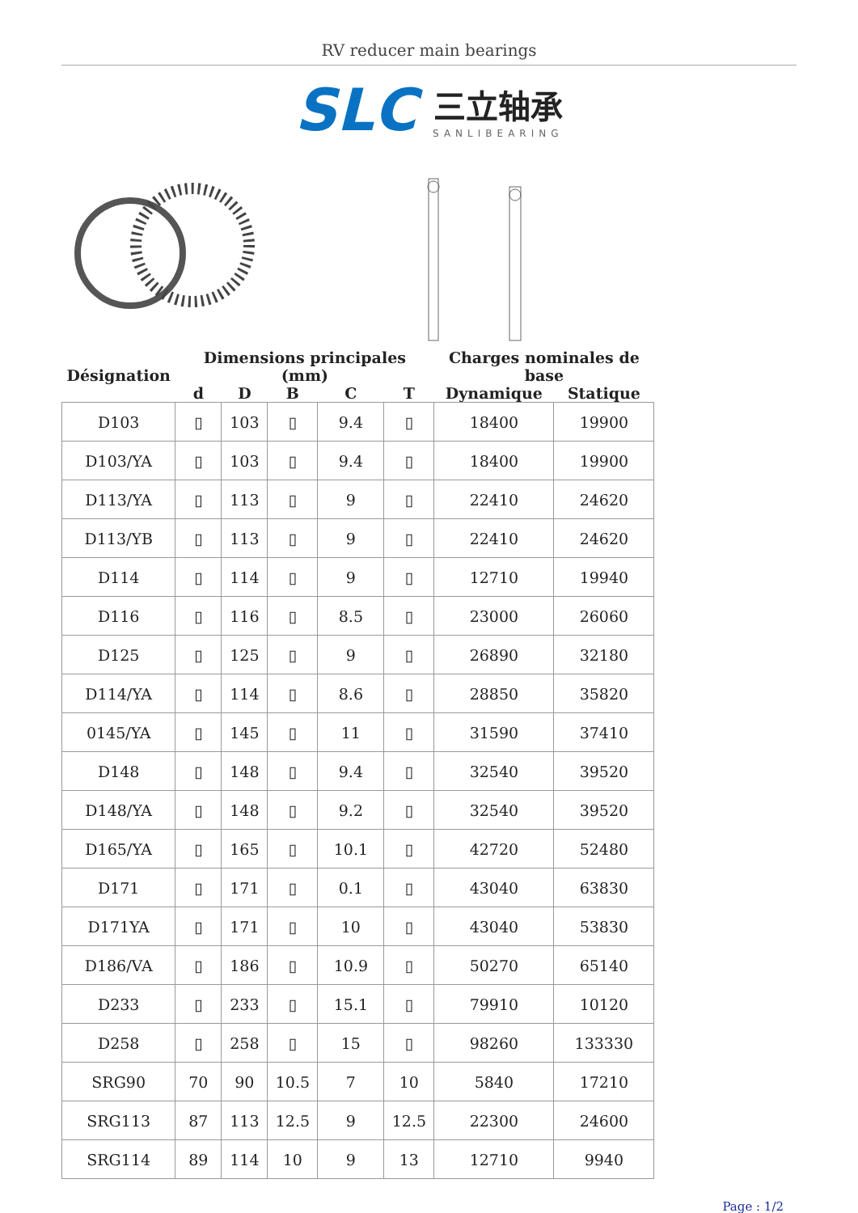RV reducer main bearings
SLC 三立轴承
SANLIBEARING
| Désignation | Dimensions principales (mm) | | | | | Charges nominales de base | |
| --- | --- | --- | --- | --- | --- | --- | --- |
| | d | D | B | C | T | Dynamique | Statique |
| D103 | ▯ | 103 | ▯ | 9.4 | ▯ | 18400 | 19900 |
| D103/YA | ▯ | 103 | ▯ | 9.4 | ▯ | 18400 | 19900 |
| D113/YA | ▯ | 113 | ▯ | 9 | ▯ | 22410 | 24620 |
| D113/YB | ▯ | 113 | ▯ | 9 | ▯ | 22410 | 24620 |
| D114 | ▯ | 114 | ▯ | 9 | ▯ | 12710 | 19940 |
| D116 | ▯ | 116 | ▯ | 8.5 | ▯ | 23000 | 26060 |
| D125 | ▯ | 125 | ▯ | 9 | ▯ | 26890 | 32180 |
| D114/YA | ▯ | 114 | ▯ | 8.6 | ▯ | 28850 | 35820 |
| 0145/YA | ▯ | 145 | ▯ | 11 | ▯ | 31590 | 37410 |
| D148 | ▯ | 148 | ▯ | 9.4 | ▯ | 32540 | 39520 |
| D148/YA | ▯ | 148 | ▯ | 9.2 | ▯ | 32540 | 39520 |
| D165/YA | ▯ | 165 | ▯ | 10.1 | ▯ | 42720 | 52480 |
| D171 | ▯ | 171 | ▯ | 0.1 | ▯ | 43040 | 63830 |
| D171YA | ▯ | 171 | ▯ | 10 | ▯ | 43040 | 53830 |
| D186/VA | ▯ | 186 | ▯ | 10.9 | ▯ | 50270 | 65140 |
| D233 | ▯ | 233 | ▯ | 15.1 | ▯ | 79910 | 10120 |
| D258 | ▯ | 258 | ▯ | 15 | ▯ | 98260 | 133330 |
| SRG90 | 70 | 90 | 10.5 | 7 | 10 | 5840 | 17210 |
| SRG113 | 87 | 113 | 12.5 | 9 | 12.5 | 22300 | 24600 |
| SRG114 | 89 | 114 | 10 | 9 | 13 | 12710 | 9940 |
Page : 1/2